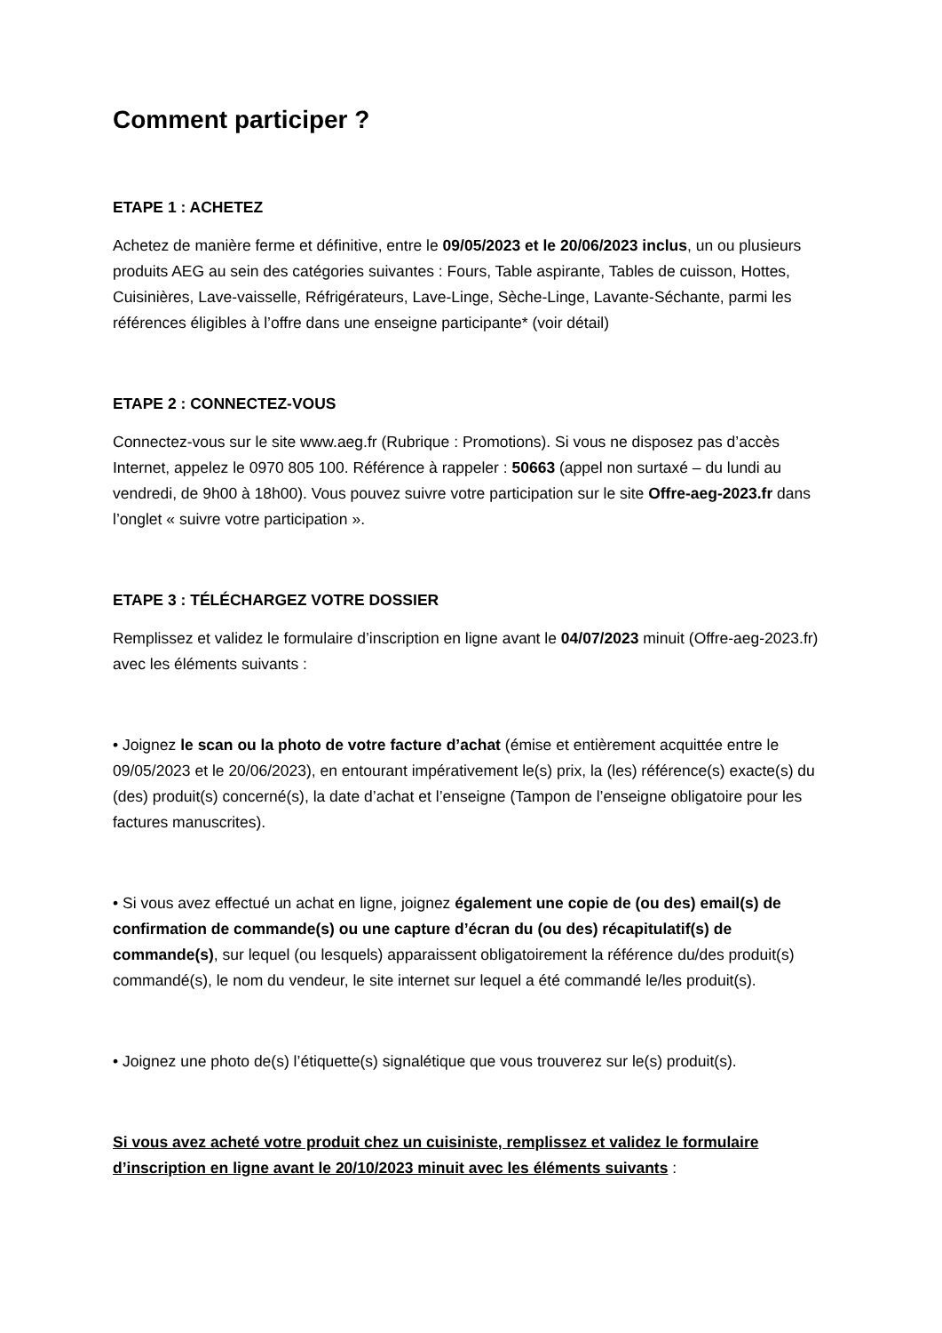Comment participer ?
ETAPE 1 : ACHETEZ
Achetez de manière ferme et définitive, entre le 09/05/2023 et le 20/06/2023 inclus, un ou plusieurs produits AEG au sein des catégories suivantes : Fours, Table aspirante, Tables de cuisson, Hottes, Cuisinières, Lave-vaisselle, Réfrigérateurs, Lave-Linge, Sèche-Linge, Lavante-Séchante, parmi les références éligibles à l’offre dans une enseigne participante* (voir détail)
ETAPE 2 : CONNECTEZ-VOUS
Connectez-vous sur le site www.aeg.fr (Rubrique : Promotions). Si vous ne disposez pas d’accès Internet, appelez le 0970 805 100. Référence à rappeler : 50663 (appel non surtaxé – du lundi au vendredi, de 9h00 à 18h00). Vous pouvez suivre votre participation sur le site Offre-aeg-2023.fr dans l’onglet « suivre votre participation ».
ETAPE 3 : TÉLÉCHARGEZ VOTRE DOSSIER
Remplissez et validez le formulaire d’inscription en ligne avant le 04/07/2023 minuit (Offre-aeg-2023.fr) avec les éléments suivants :
• Joignez le scan ou la photo de votre facture d’achat (émise et entièrement acquittée entre le 09/05/2023 et le 20/06/2023), en entourant impérativement le(s) prix, la (les) référence(s) exacte(s) du (des) produit(s) concerné(s), la date d’achat et l’enseigne (Tampon de l’enseigne obligatoire pour les factures manuscrites).
• Si vous avez effectué un achat en ligne, joignez également une copie de (ou des) email(s) de confirmation de commande(s) ou une capture d’écran du (ou des) récapitulatif(s) de commande(s), sur lequel (ou lesquels) apparaissent obligatoirement la référence du/des produit(s) commandé(s), le nom du vendeur, le site internet sur lequel a été commandé le/les produit(s).
• Joignez une photo de(s) l’étiquette(s) signalétique que vous trouverez sur le(s) produit(s).
Si vous avez acheté votre produit chez un cuisiniste, remplissez et validez le formulaire d’inscription en ligne avant le 20/10/2023 minuit avec les éléments suivants :